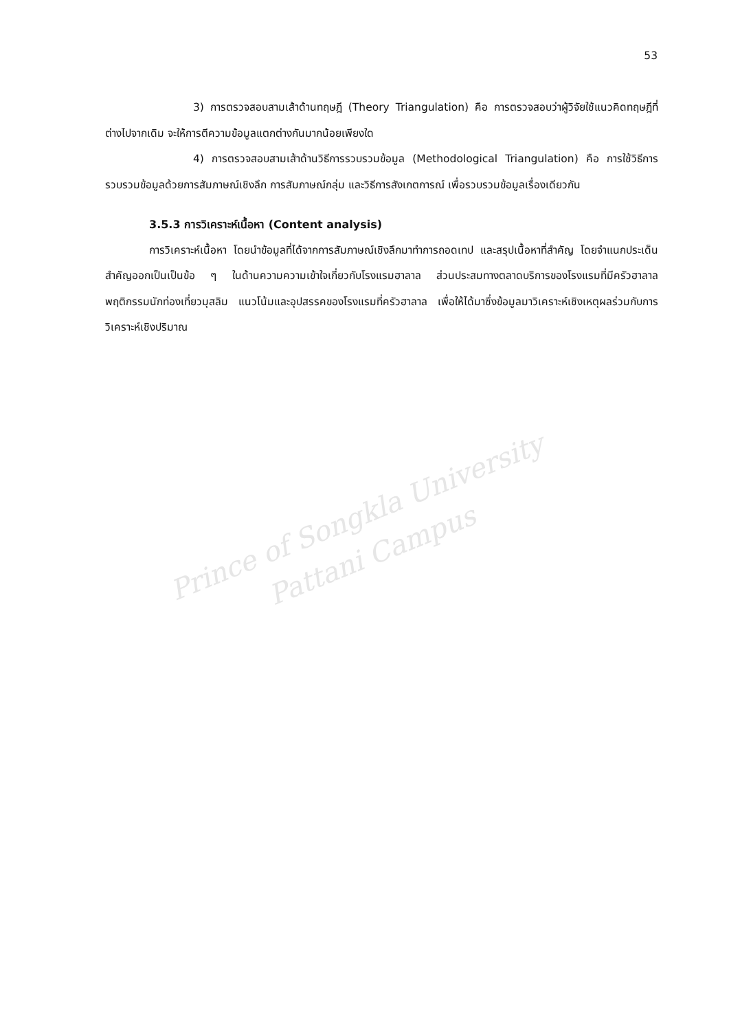Prince of Songkla University
Pattani Campus
53
3) การตรวจสอบสามเส้าด้านทฤษฎี (Theory Triangulation) คือ การตรวจสอบว่าผู้วิจัยใช้แนวคิดทฤษฎีที่ต่างไปจากเดิม จะให้การตีความข้อมูลแตกต่างกันมากน้อยเพียงใด
4) การตรวจสอบสามเส้าด้านวิธีการรวบรวมข้อมูล (Methodological Triangulation) คือ การใช้วิธีการรวบรวมข้อมูลด้วยการสัมภาษณ์เชิงลึก การสัมภาษณ์กลุ่ม และวิธีการสังเกตการณ์ เพื่อรวบรวมข้อมูลเรื่องเดียวกัน
3.5.3 การวิเคราะห์เนื้อหา (Content analysis)
การวิเคราะห์เนื้อหา โดยนำข้อมูลที่ได้จากการสัมภาษณ์เชิงลึกมาทำการถอดเทป และสรุปเนื้อหาที่สำคัญ โดยจำแนกประเด็นสำคัญออกเป็นเป็นข้อ ๆ ในด้านความความเข้าใจเกี่ยวกับโรงแรมฮาลาล ส่วนประสมทางตลาดบริการของโรงแรมที่มีครัวฮาลาล พฤติกรรมนักท่องเที่ยวมุสลิม แนวโน้มและอุปสรรคของโรงแรมที่ครัวฮาลาล เพื่อให้ได้มาซึ่งข้อมูลมาวิเคราะห์เชิงเหตุผลร่วมกับการวิเคราะห์เชิงปริมาณ